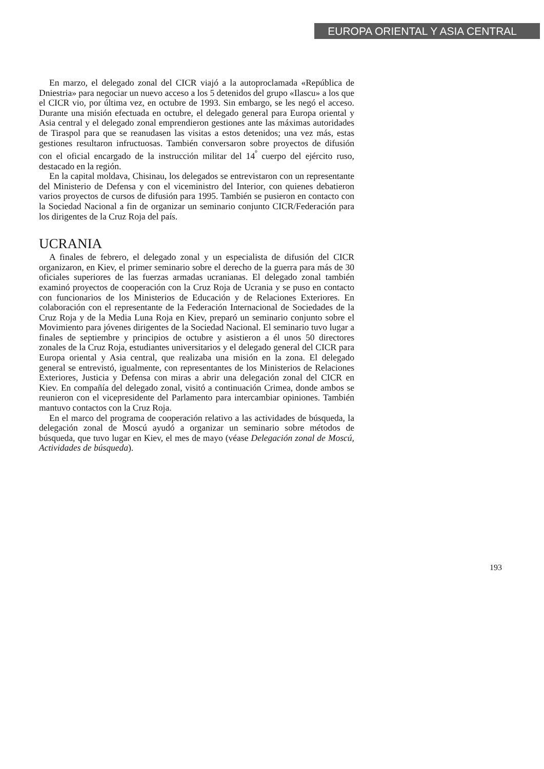EUROPA ORIENTAL Y ASIA CENTRAL
En marzo, el delegado zonal del CICR viajó a la autoproclamada «República de Dniestria» para negociar un nuevo acceso a los 5 detenidos del grupo «Ilascu» a los que el CICR vio, por última vez, en octubre de 1993. Sin embargo, se les negó el acceso. Durante una misión efectuada en octubre, el delegado general para Europa oriental y Asia central y el delegado zonal emprendieron gestiones ante las máximas autoridades de Tiraspol para que se reanudasen las visitas a estos detenidos; una vez más, estas gestiones resultaron infructuosas. También conversaron sobre proyectos de difusión con el oficial encargado de la instrucción militar del 14<sup>º</sup> cuerpo del ejército ruso, destacado en la región.
En la capital moldava, Chisinau, los delegados se entrevistaron con un representante del Ministerio de Defensa y con el viceministro del Interior, con quienes debatieron varios proyectos de cursos de difusión para 1995. También se pusieron en contacto con la Sociedad Nacional a fin de organizar un seminario conjunto CICR/Federación para los dirigentes de la Cruz Roja del país.
UCRANIA
A finales de febrero, el delegado zonal y un especialista de difusión del CICR organizaron, en Kiev, el primer seminario sobre el derecho de la guerra para más de 30 oficiales superiores de las fuerzas armadas ucranianas. El delegado zonal también examinó proyectos de cooperación con la Cruz Roja de Ucrania y se puso en contacto con funcionarios de los Ministerios de Educación y de Relaciones Exteriores. En colaboración con el representante de la Federación Internacional de Sociedades de la Cruz Roja y de la Media Luna Roja en Kiev, preparó un seminario conjunto sobre el Movimiento para jóvenes dirigentes de la Sociedad Nacional. El seminario tuvo lugar a finales de septiembre y principios de octubre y asistieron a él unos 50 directores zonales de la Cruz Roja, estudiantes universitarios y el delegado general del CICR para Europa oriental y Asia central, que realizaba una misión en la zona. El delegado general se entrevistó, igualmente, con representantes de los Ministerios de Relaciones Exteriores, Justicia y Defensa con miras a abrir una delegación zonal del CICR en Kiev. En compañía del delegado zonal, visitó a continuación Crimea, donde ambos se reunieron con el vicepresidente del Parlamento para intercambiar opiniones. También mantuvo contactos con la Cruz Roja.
En el marco del programa de cooperación relativo a las actividades de búsqueda, la delegación zonal de Moscú ayudó a organizar un seminario sobre métodos de búsqueda, que tuvo lugar en Kiev, el mes de mayo (véase Delegación zonal de Moscú, Actividades de búsqueda).
193